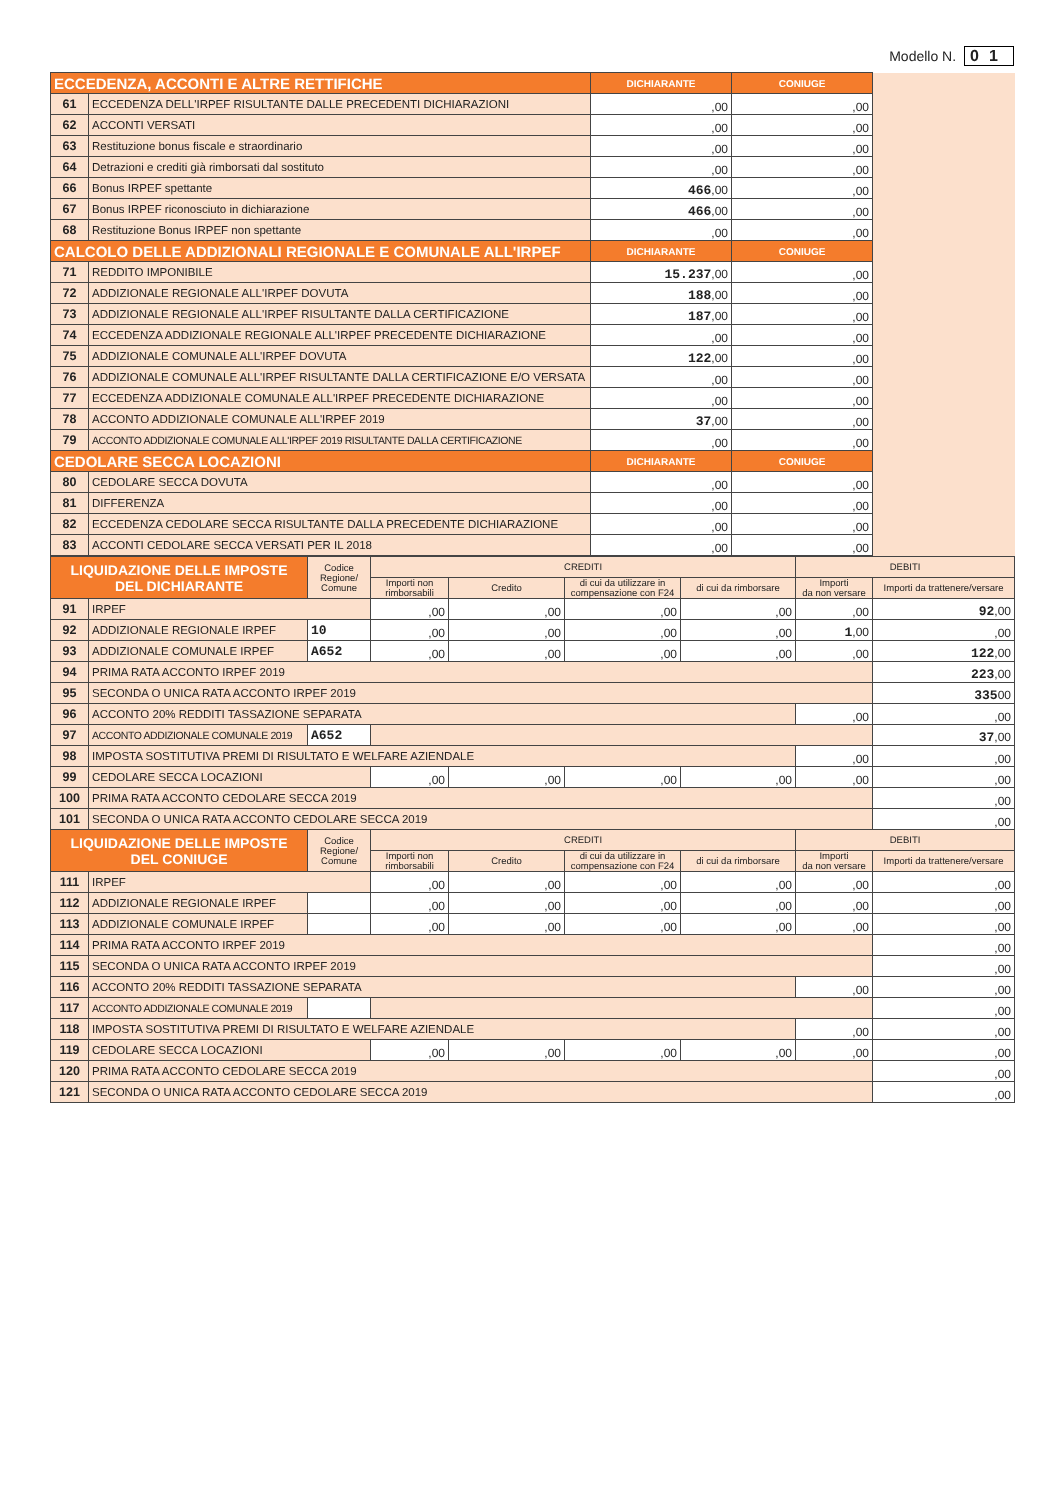Modello N. 01
| ECCEDENZA, ACCONTI E ALTRE RETTIFICHE | | DICHIARANTE | CONIUGE | |
| 61 | ECCEDENZA DELL'IRPEF RISULTANTE DALLE PRECEDENTI DICHIARAZIONI | ,00 | ,00 | |
| 62 | ACCONTI VERSATI | ,00 | ,00 | |
| 63 | Restituzione bonus fiscale e straordinario | ,00 | ,00 | |
| 64 | Detrazioni e crediti già rimborsati dal sostituto | ,00 | ,00 | |
| 66 | Bonus IRPEF spettante | 466 ,00 | ,00 | |
| 67 | Bonus IRPEF riconosciuto in dichiarazione | 466 ,00 | ,00 | |
| 68 | Restituzione Bonus IRPEF non spettante | ,00 | ,00 | |
| CALCOLO DELLE ADDIZIONALI REGIONALE E COMUNALE ALL'IRPEF | | DICHIARANTE | CONIUGE | |
| 71 | REDDITO IMPONIBILE | 15.237 ,00 | ,00 | |
| 72 | ADDIZIONALE REGIONALE ALL'IRPEF DOVUTA | 188 ,00 | ,00 | |
| 73 | ADDIZIONALE REGIONALE ALL'IRPEF RISULTANTE DALLA CERTIFICAZIONE | 187 ,00 | ,00 | |
| 74 | ECCEDENZA ADDIZIONALE REGIONALE ALL'IRPEF PRECEDENTE DICHIARAZIONE | ,00 | ,00 | |
| 75 | ADDIZIONALE COMUNALE ALL'IRPEF DOVUTA | 122 ,00 | ,00 | |
| 76 | ADDIZIONALE COMUNALE ALL'IRPEF RISULTANTE DALLA CERTIFICAZIONE E/O VERSATA | ,00 | ,00 | |
| 77 | ECCEDENZA ADDIZIONALE COMUNALE ALL'IRPEF PRECEDENTE DICHIARAZIONE | ,00 | ,00 | |
| 78 | ACCONTO ADDIZIONALE COMUNALE ALL'IRPEF 2019 | 37 ,00 | ,00 | |
| 79 | ACCONTO ADDIZIONALE COMUNALE ALL'IRPEF 2019 RISULTANTE DALLA CERTIFICAZIONE | ,00 | ,00 | |
| CEDOLARE SECCA LOCAZIONI | | DICHIARANTE | CONIUGE | |
| 80 | CEDOLARE SECCA DOVUTA | ,00 | ,00 | |
| 81 | DIFFERENZA | ,00 | ,00 | |
| 82 | ECCEDENZA CEDOLARE SECCA RISULTANTE DALLA PRECEDENTE DICHIARAZIONE | ,00 | ,00 | |
| 83 | ACCONTI CEDOLARE SECCA VERSATI PER IL 2018 | ,00 | ,00 | |
| LIQUIDAZIONE DELLE IMPOSTE DEL DICHIARANTE | | Codice Regione/ Comune | CREDITI | | | | DEBITI | |
| --- | --- | --- | --- | --- | --- | --- | --- | --- |
| | | | Importi non rimborsabili | Credito | di cui da utilizzare in compensazione con F24 | di cui da rimborsare | Importi da non versare | Importi da trattenere/versare |
| 91 | IRPEF | | ,00 | ,00 | ,00 | ,00 | ,00 | 92 ,00 |
| 92 | ADDIZIONALE REGIONALE IRPEF | 10 | ,00 | ,00 | ,00 | ,00 | 1 ,00 | ,00 |
| 93 | ADDIZIONALE COMUNALE IRPEF | A652 | ,00 | ,00 | ,00 | ,00 | ,00 | 122 ,00 |
| 94 | PRIMA RATA ACCONTO IRPEF 2019 | | | | | | | 223 ,00 |
| 95 | SECONDA O UNICA RATA ACCONTO IRPEF 2019 | | | | | | | 335 00 |
| 96 | ACCONTO 20% REDDITI TASSAZIONE SEPARATA | | | | | | ,00 | ,00 |
| 97 | ACCONTO ADDIZIONALE COMUNALE 2019 | A652 | | | | | | 37 ,00 |
| 98 | IMPOSTA SOSTITUTIVA PREMI DI RISULTATO E WELFARE AZIENDALE | | | | | | ,00 | ,00 |
| 99 | CEDOLARE SECCA LOCAZIONI | | ,00 | ,00 | ,00 | ,00 | ,00 | ,00 |
| 100 | PRIMA RATA ACCONTO CEDOLARE SECCA 2019 | | | | | | | ,00 |
| 101 | SECONDA O UNICA RATA ACCONTO CEDOLARE SECCA 2019 | | | | | | | ,00 |
| LIQUIDAZIONE DELLE IMPOSTE DEL CONIUGE | | Codice Regione/ Comune | CREDITI | | | | DEBITI | |
| | | | Importi non rimborsabili | Credito | di cui da utilizzare in compensazione con F24 | di cui da rimborsare | Importi da non versare | Importi da trattenere/versare |
| 111 | IRPEF | | ,00 | ,00 | ,00 | ,00 | ,00 | ,00 |
| 112 | ADDIZIONALE REGIONALE IRPEF | | ,00 | ,00 | ,00 | ,00 | ,00 | ,00 |
| 113 | ADDIZIONALE COMUNALE IRPEF | | ,00 | ,00 | ,00 | ,00 | ,00 | ,00 |
| 114 | PRIMA RATA ACCONTO IRPEF 2019 | | | | | | | ,00 |
| 115 | SECONDA O UNICA RATA ACCONTO IRPEF 2019 | | | | | | | ,00 |
| 116 | ACCONTO 20% REDDITI TASSAZIONE SEPARATA | | | | | | ,00 | ,00 |
| 117 | ACCONTO ADDIZIONALE COMUNALE 2019 | | | | | | | ,00 |
| 118 | IMPOSTA SOSTITUTIVA PREMI DI RISULTATO E WELFARE AZIENDALE | | | | | | ,00 | ,00 |
| 119 | CEDOLARE SECCA LOCAZIONI | | ,00 | ,00 | ,00 | ,00 | ,00 | ,00 |
| 120 | PRIMA RATA ACCONTO CEDOLARE SECCA 2019 | | | | | | | ,00 |
| 121 | SECONDA O UNICA RATA ACCONTO CEDOLARE SECCA 2019 | | | | | | | ,00 |